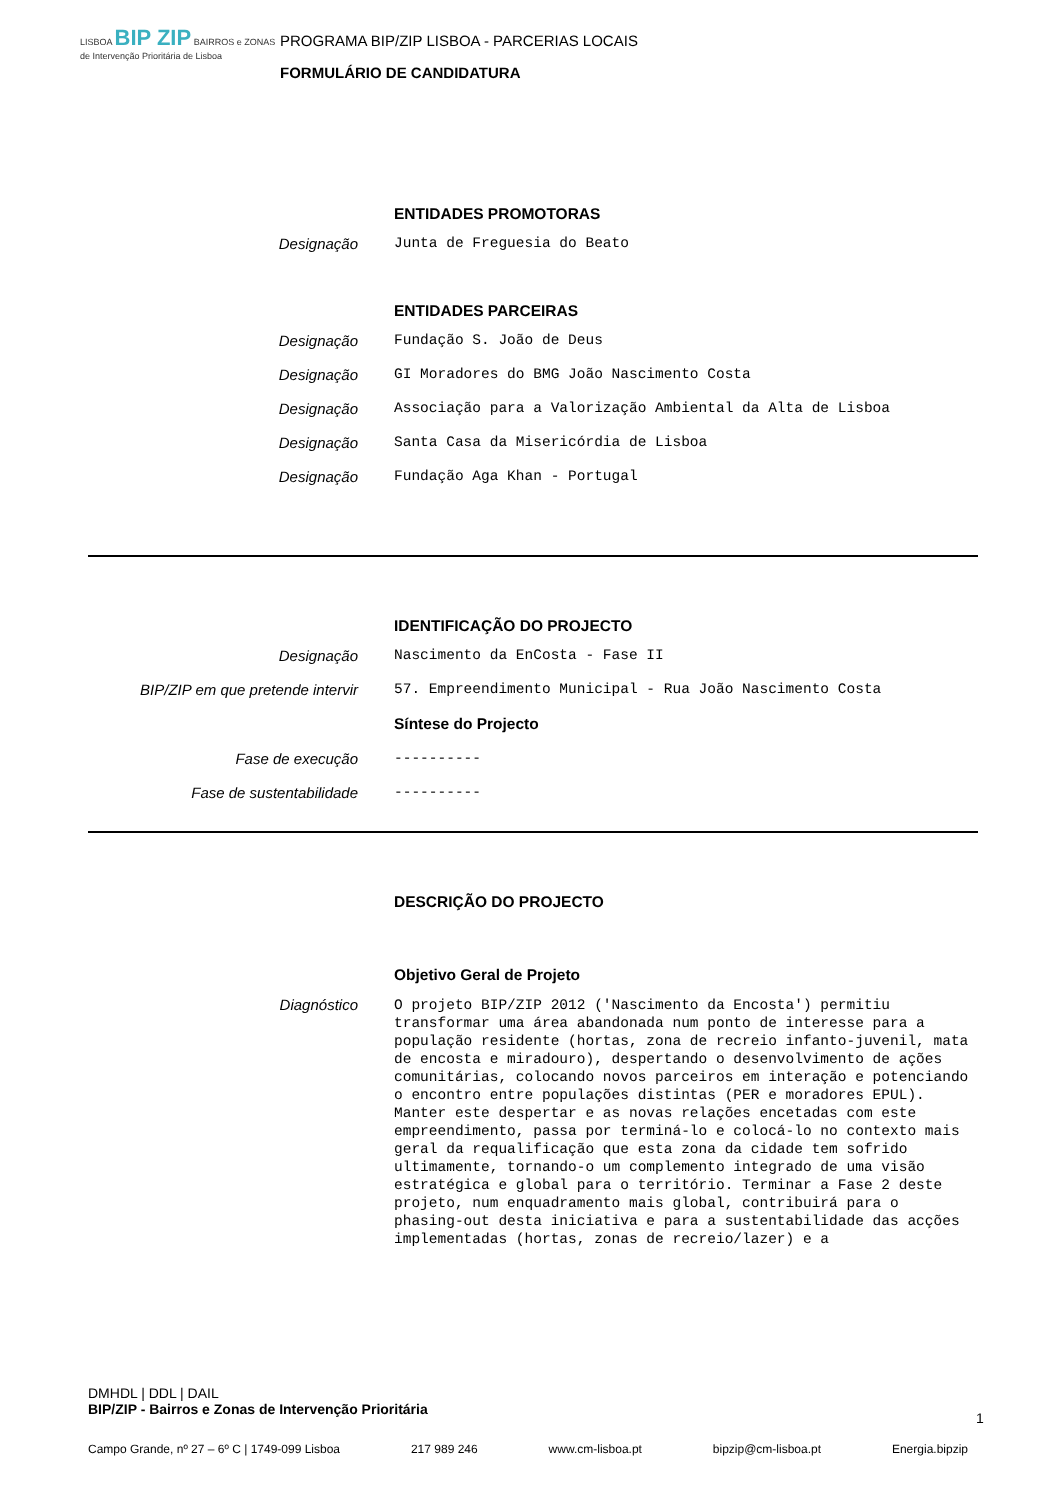LISBOA BIP ZIP BAIRROS e ZONAS de Intervenção Prioritária de Lisboa
PROGRAMA BIP/ZIP LISBOA - PARCERIAS LOCAIS
FORMULÁRIO DE CANDIDATURA
ENTIDADES PROMOTORAS
Designação Junta de Freguesia do Beato
ENTIDADES PARCEIRAS
Designação Fundação S. João de Deus
Designação GI Moradores do BMG João Nascimento Costa
Designação Associação para a Valorização Ambiental da Alta de Lisboa
Designação Santa Casa da Misericórdia de Lisboa
Designação Fundação Aga Khan - Portugal
IDENTIFICAÇÃO DO PROJECTO
Designação Nascimento da EnCosta - Fase II
BIP/ZIP em que pretende intervir 57. Empreendimento Municipal - Rua João Nascimento Costa
Síntese do Projecto
Fase de execução ----------
Fase de sustentabilidade ----------
DESCRIÇÃO DO PROJECTO
Objetivo Geral de Projeto
Diagnóstico
O projeto BIP/ZIP 2012 ('Nascimento da Encosta') permitiu transformar uma área abandonada num ponto de interesse para a população residente (hortas, zona de recreio infanto-juvenil, mata de encosta e miradouro), despertando o desenvolvimento de ações comunitárias, colocando novos parceiros em interação e potenciando o encontro entre populações distintas (PER e moradores EPUL). Manter este despertar e as novas relações encetadas com este empreendimento, passa por terminá-lo e colocá-lo no contexto mais geral da requalificação que esta zona da cidade tem sofrido ultimamente, tornando-o um complemento integrado de uma visão estratégica e global para o território. Terminar a Fase 2 deste projeto, num enquadramento mais global, contribuirá para o phasing-out desta iniciativa e para a sustentabilidade das acções implementadas (hortas, zonas de recreio/lazer) e a
DMHDL | DDL | DAIL
BIP/ZIP - Bairros e Zonas de Intervenção Prioritária
1
Campo Grande, nº 27 – 6º C | 1749-099 Lisboa 217 989 246 www.cm-lisboa.pt bipzip@cm-lisboa.pt Energia.bipzip